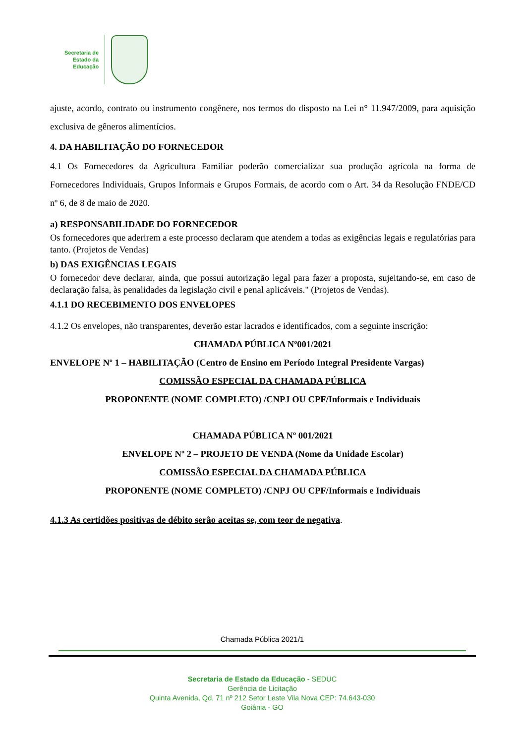Secretaria de
Estado da
Educação
ajuste, acordo, contrato ou instrumento congênere, nos termos do disposto na Lei n° 11.947/2009, para aquisição exclusiva de gêneros alimentícios.
4. DA HABILITAÇÃO DO FORNECEDOR
4.1 Os Fornecedores da Agricultura Familiar poderão comercializar sua produção agrícola na forma de Fornecedores Individuais, Grupos Informais e Grupos Formais, de acordo com o Art. 34 da Resolução FNDE/CD nº 6, de 8 de maio de 2020.
a) RESPONSABILIDADE DO FORNECEDOR
Os fornecedores que aderirem a este processo declaram que atendem a todas as exigências legais e regulatórias para tanto. (Projetos de Vendas)
b) DAS EXIGÊNCIAS LEGAIS
O fornecedor deve declarar, ainda, que possui autorização legal para fazer a proposta, sujeitando-se, em caso de declaração falsa, às penalidades da legislação civil e penal aplicáveis." (Projetos de Vendas).
4.1.1 DO RECEBIMENTO DOS ENVELOPES
4.1.2 Os envelopes, não transparentes, deverão estar lacrados e identificados, com a seguinte inscrição:
CHAMADA PÚBLICA Nº001/2021
ENVELOPE Nº 1 – HABILITAÇÃO (Centro de Ensino em Período Integral Presidente Vargas)
COMISSÃO ESPECIAL DA CHAMADA PÚBLICA
PROPONENTE (NOME COMPLETO) /CNPJ OU CPF/Informais e Individuais
CHAMADA PÚBLICA Nº 001/2021
ENVELOPE Nº 2 – PROJETO DE VENDA (Nome da Unidade Escolar)
COMISSÃO ESPECIAL DA CHAMADA PÚBLICA
PROPONENTE (NOME COMPLETO) /CNPJ OU CPF/Informais e Individuais
4.1.3 As certidões positivas de débito serão aceitas se, com teor de negativa.
Chamada Pública 2021/1
Secretaria de Estado da Educação - SEDUC
Gerência de Licitação
Quinta Avenida, Qd, 71 nº 212 Setor Leste Vila Nova CEP: 74.643-030
Goiânia - GO